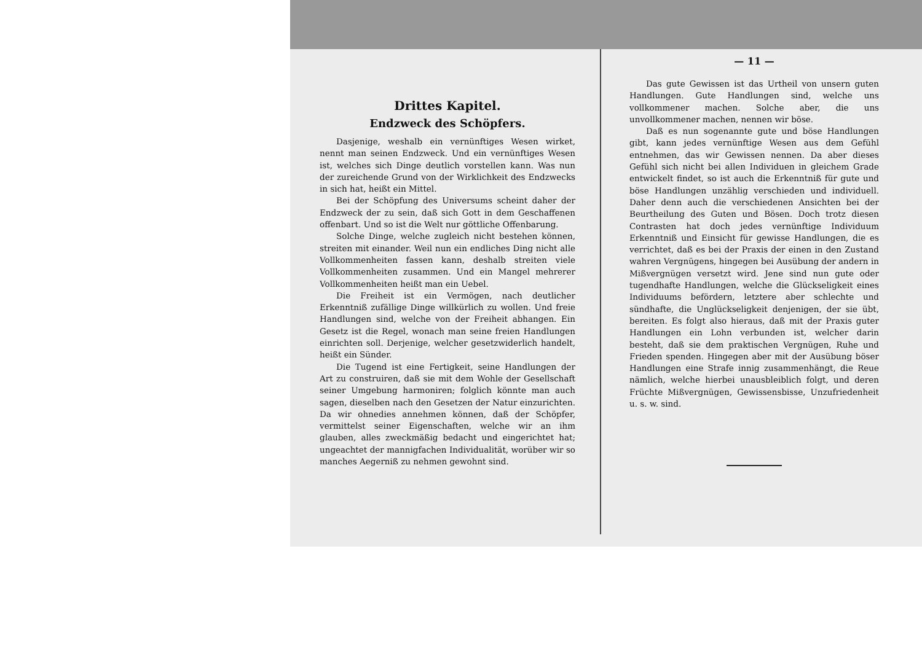Drittes Kapitel.
Endzweck des Schöpfers.
Dasjenige, weshalb ein vernünftiges Wesen wirket, nennt man seinen Endzweck. Und ein vernünftiges Wesen ist, welches sich Dinge deutlich vorstellen kann. Was nun der zureichende Grund von der Wirklichkeit des Endzwecks in sich hat, heißt ein Mittel.
Bei der Schöpfung des Universums scheint daher der Endzweck der zu sein, daß sich Gott in dem Geschaffenen offenbart. Und so ist die Welt nur göttliche Offenbarung.
Solche Dinge, welche zugleich nicht bestehen können, streiten mit einander. Weil nun ein endliches Ding nicht alle Vollkommenheiten fassen kann, deshalb streiten viele Vollkommenheiten zusammen. Und ein Mangel mehrerer Vollkommenheiten heißt man ein Uebel.
Die Freiheit ist ein Vermögen, nach deutlicher Erkenntniß zufällige Dinge willkürlich zu wollen. Und freie Handlungen sind, welche von der Freiheit abhangen. Ein Gesetz ist die Regel, wonach man seine freien Handlungen einrichten soll. Derjenige, welcher gesetzwiderlich handelt, heißt ein Sünder.
Die Tugend ist eine Fertigkeit, seine Handlungen der Art zu construiren, daß sie mit dem Wohle der Gesellschaft seiner Umgebung harmoniren; folglich könnte man auch sagen, dieselben nach den Gesetzen der Natur einzurichten. Da wir ohnedies annehmen können, daß der Schöpfer, vermittelst seiner Eigenschaften, welche wir an ihm glauben, alles zweckmäßig bedacht und eingerichtet hat; ungeachtet der mannigfachen Individualität, worüber wir so manches Aegerniß zu nehmen gewohnt sind.
— 11 —
Das gute Gewissen ist das Urtheil von unsern guten Handlungen. Gute Handlungen sind, welche uns vollkommener machen. Solche aber, die uns unvollkommener machen, nennen wir böse.
Daß es nun sogenannte gute und böse Handlungen gibt, kann jedes vernünftige Wesen aus dem Gefühl entnehmen, das wir Gewissen nennen. Da aber dieses Gefühl sich nicht bei allen Individuen in gleichem Grade entwickelt findet, so ist auch die Erkenntniß für gute und böse Handlungen unzählig verschieden und individuell. Daher denn auch die verschiedenen Ansichten bei der Beurtheilung des Guten und Bösen. Doch trotz diesen Contrasten hat doch jedes vernünftige Individuum Erkenntniß und Einsicht für gewisse Handlungen, die es verrichtet, daß es bei der Praxis der einen in den Zustand wahren Vergnügens, hingegen bei Ausübung der andern in Mißvergnügen versetzt wird. Jene sind nun gute oder tugendhafte Handlungen, welche die Glückseligkeit eines Individuums befördern, letztere aber schlechte und sündhafte, die Unglückseligkeit denjenigen, der sie übt, bereiten. Es folgt also hieraus, daß mit der Praxis guter Handlungen ein Lohn verbunden ist, welcher darin besteht, daß sie dem praktischen Vergnügen, Ruhe und Frieden spenden. Hingegen aber mit der Ausübung böser Handlungen eine Strafe innig zusammenhängt, die Reue nämlich, welche hierbei unausbleiblich folgt, und deren Früchte Mißvergnügen, Gewissensbisse, Unzufriedenheit u. s. w. sind.